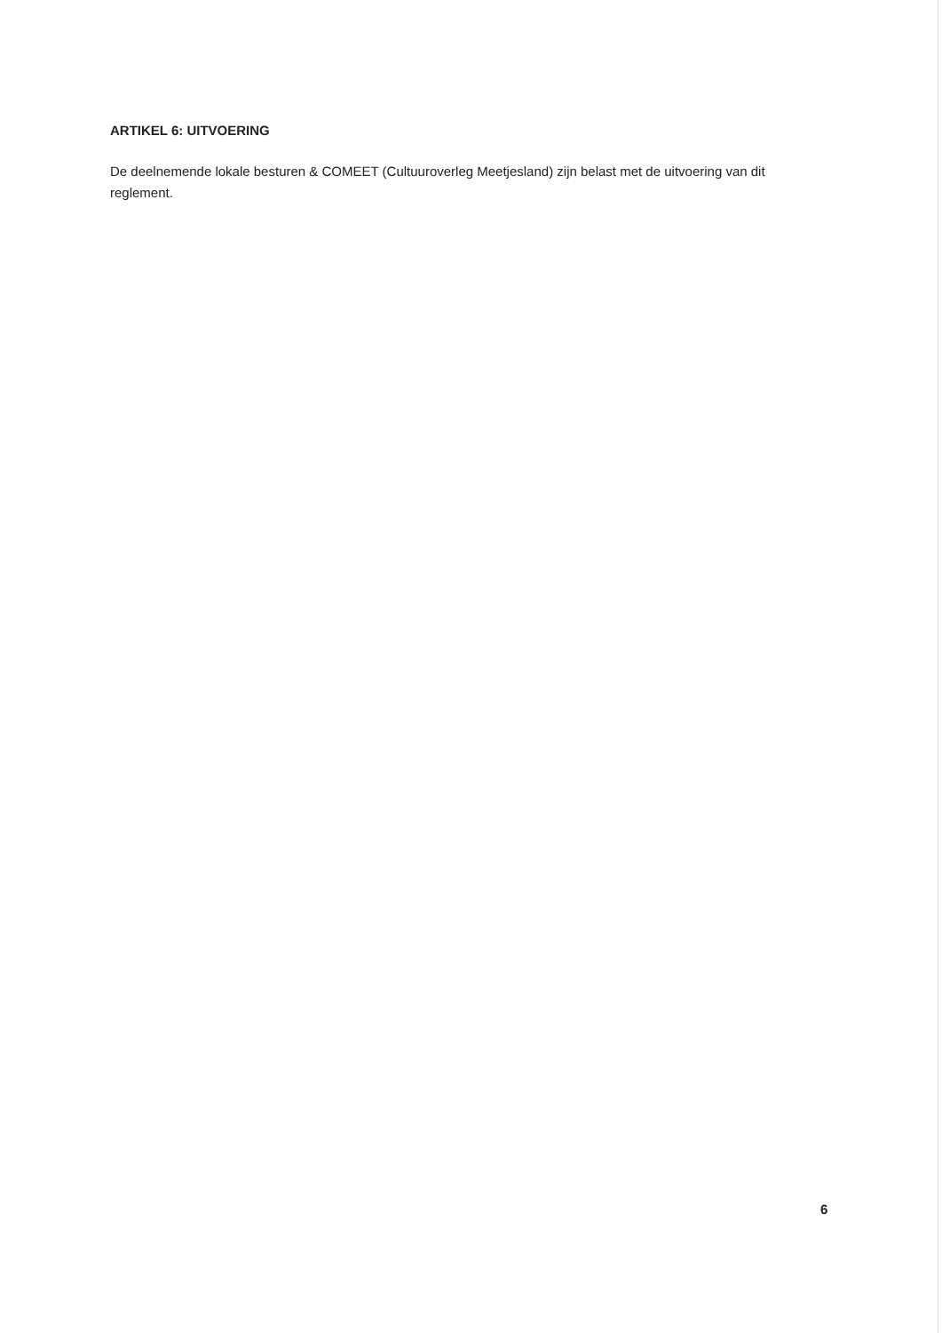ARTIKEL 6: UITVOERING
De deelnemende lokale besturen & COMEET (Cultuuroverleg Meetjesland) zijn belast met de uitvoering van dit reglement.
6